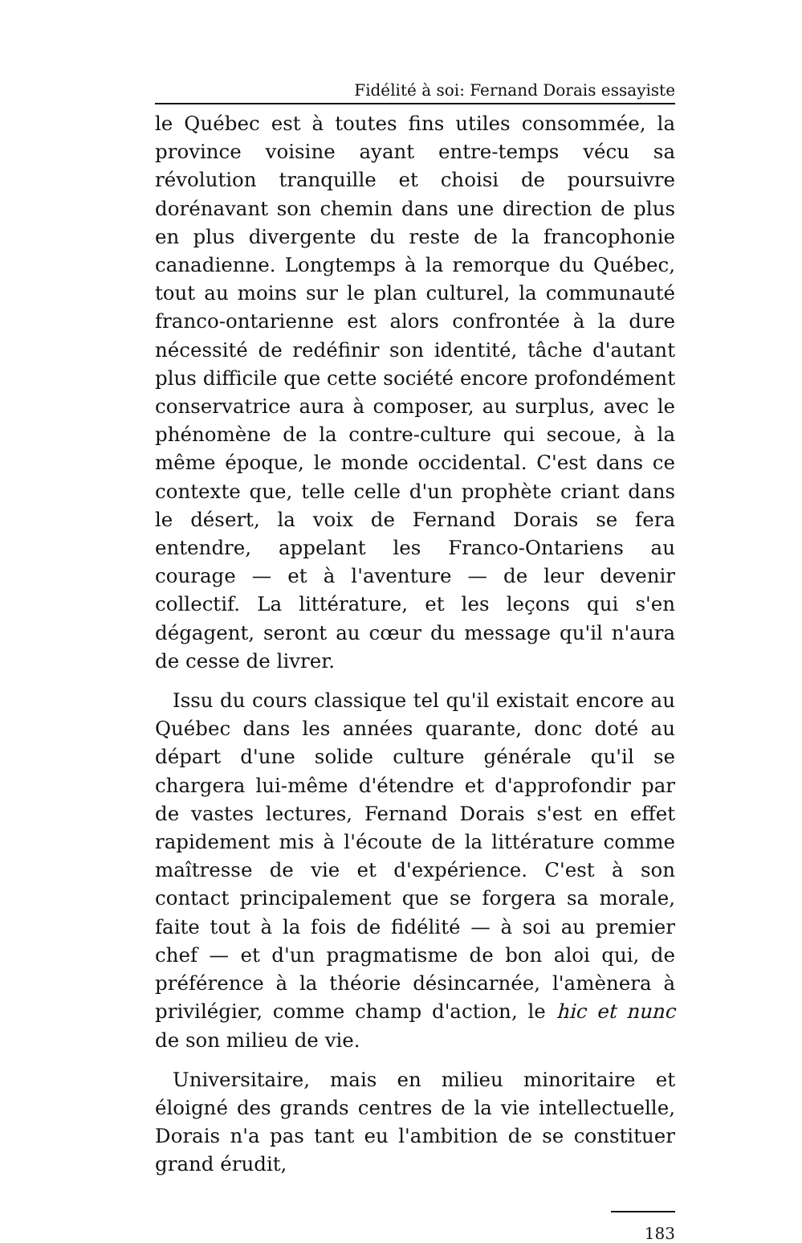Fidélité à soi: Fernand Dorais essayiste
le Québec est à toutes fins utiles consommée, la province voisine ayant entre-temps vécu sa révolution tranquille et choisi de poursuivre dorénavant son chemin dans une direction de plus en plus divergente du reste de la francophonie canadienne. Longtemps à la remorque du Québec, tout au moins sur le plan culturel, la communauté franco-ontarienne est alors confrontée à la dure nécessité de redéfinir son identité, tâche d'autant plus difficile que cette société encore profondément conservatrice aura à composer, au surplus, avec le phénomène de la contre-culture qui secoue, à la même époque, le monde occidental. C'est dans ce contexte que, telle celle d'un prophète criant dans le désert, la voix de Fernand Dorais se fera entendre, appelant les Franco-Ontariens au courage — et à l'aventure — de leur devenir collectif. La littérature, et les leçons qui s'en dégagent, seront au cœur du message qu'il n'aura de cesse de livrer.
Issu du cours classique tel qu'il existait encore au Québec dans les années quarante, donc doté au départ d'une solide culture générale qu'il se chargera lui-même d'étendre et d'approfondir par de vastes lectures, Fernand Dorais s'est en effet rapidement mis à l'écoute de la littérature comme maîtresse de vie et d'expérience. C'est à son contact principalement que se forgera sa morale, faite tout à la fois de fidélité — à soi au premier chef — et d'un pragmatisme de bon aloi qui, de préférence à la théorie désincarnée, l'amènera à privilégier, comme champ d'action, le hic et nunc de son milieu de vie.
Universitaire, mais en milieu minoritaire et éloigné des grands centres de la vie intellectuelle, Dorais n'a pas tant eu l'ambition de se constituer grand érudit,
183